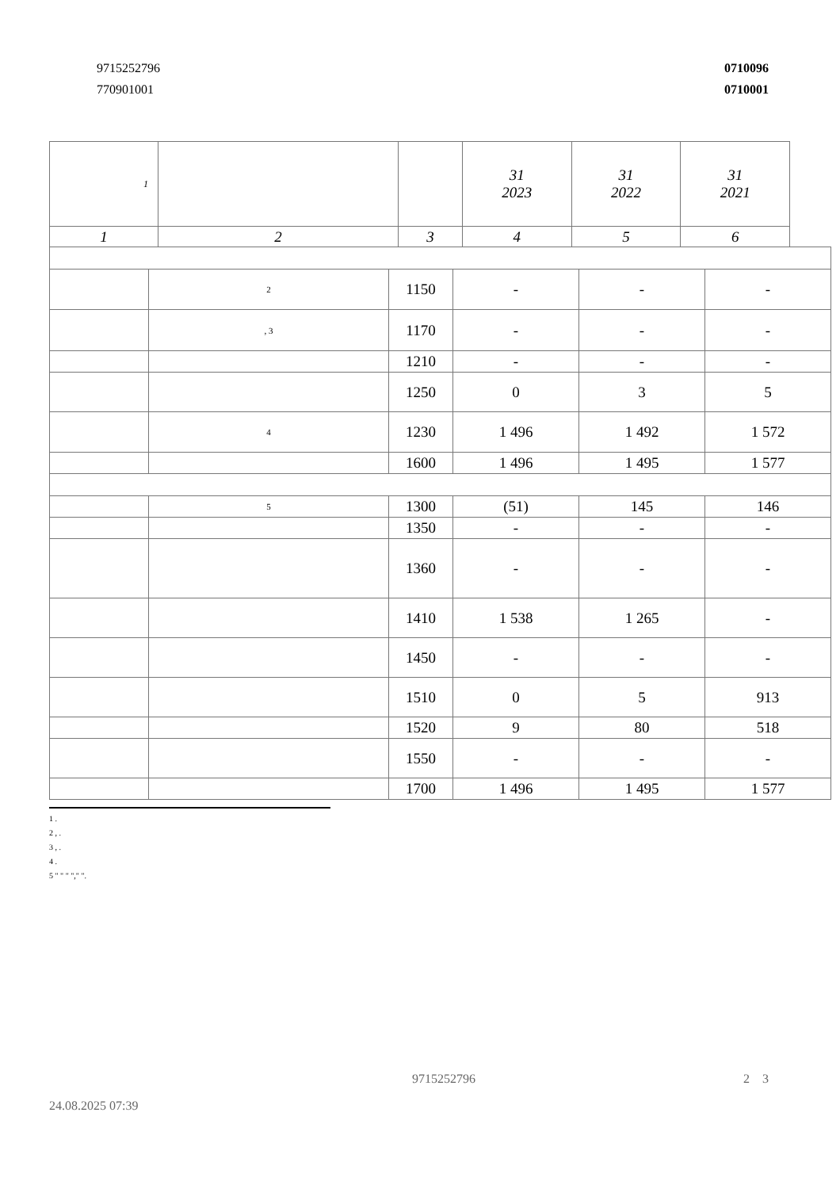0710096
0710001
9715252796
770901001
| 1 | | | 31 2023 | 31 2022 | 31 2021 |
| 1 | 2 | 3 | 4 | 5 | 6 |
| | 2 | 1150 | - | - | - |
| | , 3 | 1170 | - | - | - |
| | | 1210 | - | - | - |
| | | 1250 | 0 | 3 | 5 |
| | 4 | 1230 | 1 496 | 1 492 | 1 572 |
| | | 1600 | 1 496 | 1 495 | 1 577 |
| | 5 | 1300 | (51) | 145 | 146 |
| | | 1350 | - | - | - |
| | | 1360 | - | - | - |
| | | 1410 | 1 538 | 1 265 | - |
| | | 1450 | - | - | - |
| | | 1510 | 0 | 5 | 913 |
| | | 1520 | 9 | 80 | 518 |
| | | 1550 | - | - | - |
| | | 1700 | 1 496 | 1 495 | 1 577 |
1 .
2 , .
3 , .
4 .
5 " " " "," ".
9715252796 2 3
24.08.2025 07:39